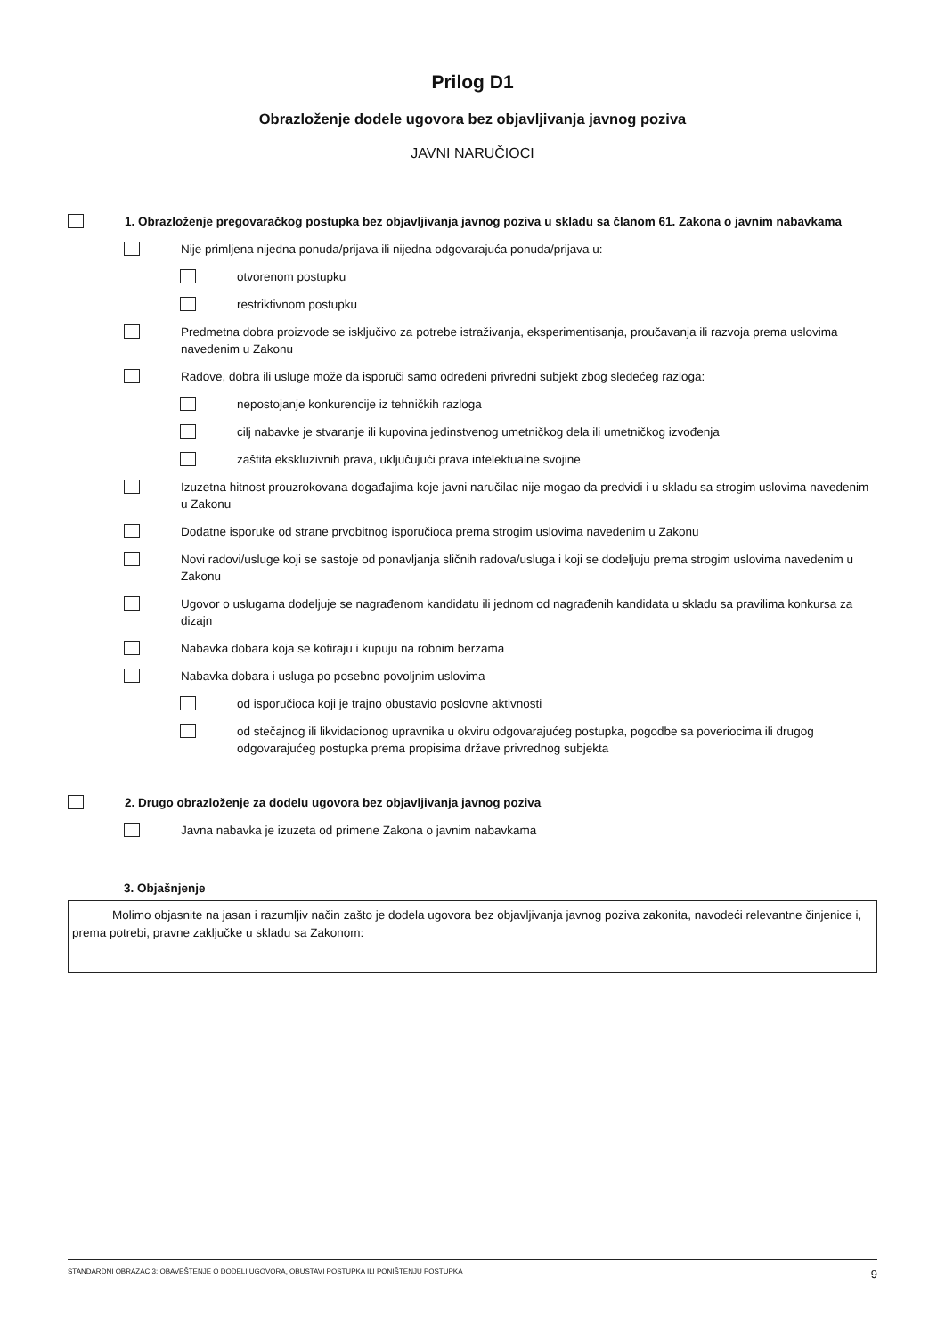Prilog D1
Obrazloženje dodele ugovora bez objavljivanja javnog poziva
JAVNI NARUČIOCI
1. Obrazloženje pregovaračkog postupka bez objavljivanja javnog poziva u skladu sa članom 61. Zakona o javnim nabavkama
Nije primljena nijedna ponuda/prijava ili nijedna odgovarajuća ponuda/prijava u:
otvorenom postupku
restriktivnom postupku
Predmetna dobra proizvode se isključivo za potrebe istraživanja, eksperimentisanja, proučavanja ili razvoja prema uslovima navedenim u Zakonu
Radove, dobra ili usluge može da isporuči samo određeni privredni subjekt zbog sledećeg razloga:
nepostojanje konkurencije iz tehničkih razloga
cilj nabavke je stvaranje ili kupovina jedinstvenog umetničkog dela ili umetničkog izvođenja
zaštita ekskluzivnih prava, uključujući prava intelektualne svojine
Izuzetna hitnost prouzrokovana događajima koje javni naručilac nije mogao da predvidi i u skladu sa strogim uslovima navedenim u Zakonu
Dodatne isporuke od strane prvobitnog isporučioca prema strogim uslovima navedenim u Zakonu
Novi radovi/usluge koji se sastoje od ponavljanja sličnih radova/usluga i koji se dodeljuju prema strogim uslovima navedenim u Zakonu
Ugovor o uslugama dodeljuje se nagrađenom kandidatu ili jednom od nagrađenih kandidata u skladu sa pravilima konkursa za dizajn
Nabavka dobara koja se kotiraju i kupuju na robnim berzama
Nabavka dobara i usluga po posebno povoljnim uslovima
od isporučioca koji je trajno obustavio poslovne aktivnosti
od stečajnog ili likvidacionog upravnika u okviru odgovarajućeg postupka, pogodbe sa poveriocima ili drugog odgovarajućeg postupka prema propisima države privrednog subjekta
2. Drugo obrazloženje za dodelu ugovora bez objavljivanja javnog poziva
Javna nabavka je izuzeta od primene Zakona o javnim nabavkama
3. Objašnjenje
Molimo objasnite na jasan i razumljiv način zašto je dodela ugovora bez objavljivanja javnog poziva zakonita, navodeći relevantne činjenice i, prema potrebi, pravne zaključke u skladu sa Zakonom:
STANDARDNI OBRAZAC 3: OBAVEŠTENJE O DODELI UGOVORA, OBUSTAVI POSTUPKA ILI PONIŠTENJU POSTUPKA 9